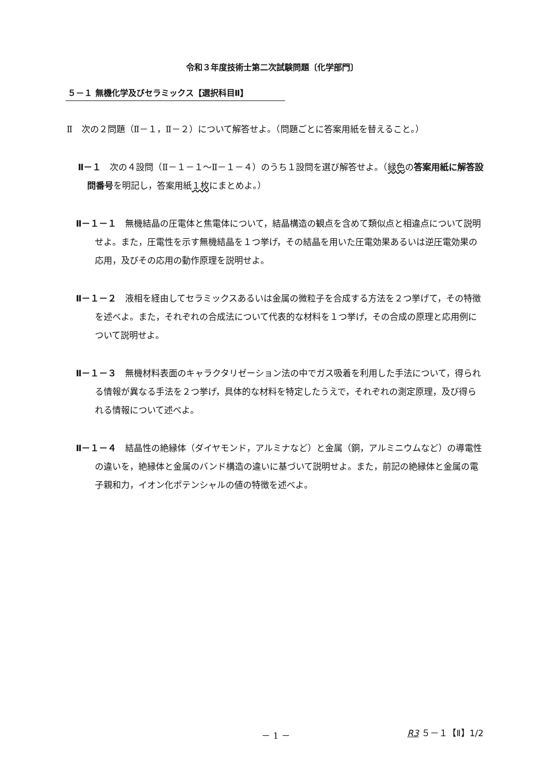令和３年度技術士第二次試験問題〔化学部門〕
５－１ 無機化学及びセラミックス【選択科目Ⅱ】
Ⅱ　次の２問題（Ⅱ－１，Ⅱ－２）について解答せよ。（問題ごとに答案用紙を替えること。）
Ⅱ－１　次の４設問（Ⅱ－１－１～Ⅱ－１－４）のうち１設問を選び解答せよ。（緑色の答案用紙に解答設問番号を明記し，答案用紙１枚にまとめよ。）
Ⅱ－１－１　無機結晶の圧電体と焦電体について，結晶構造の観点を含めて類似点と相違点について説明せよ。また，圧電性を示す無機結晶を１つ挙げ，その結晶を用いた圧電効果あるいは逆圧電効果の応用，及びその応用の動作原理を説明せよ。
Ⅱ－１－２　液相を経由してセラミックスあるいは金属の微粒子を合成する方法を２つ挙げて，その特徴を述べよ。また，それぞれの合成法について代表的な材料を１つ挙げ，その合成の原理と応用例について説明せよ。
Ⅱ－１－３　無機材料表面のキャラクタリゼーション法の中でガス吸着を利用した手法について，得られる情報が異なる手法を２つ挙げ，具体的な材料を特定したうえで，それぞれの測定原理，及び得られる情報について述べよ。
Ⅱ－１－４　結晶性の絶縁体（ダイヤモンド，アルミナなど）と金属（銅，アルミニウムなど）の導電性の違いを，絶縁体と金属のバンド構造の違いに基づいて説明せよ。また，前記の絶縁体と金属の電子親和力，イオン化ポテンシャルの値の特徴を述べよ。
－ 1 － R3 ５－１【Ⅱ】1/2